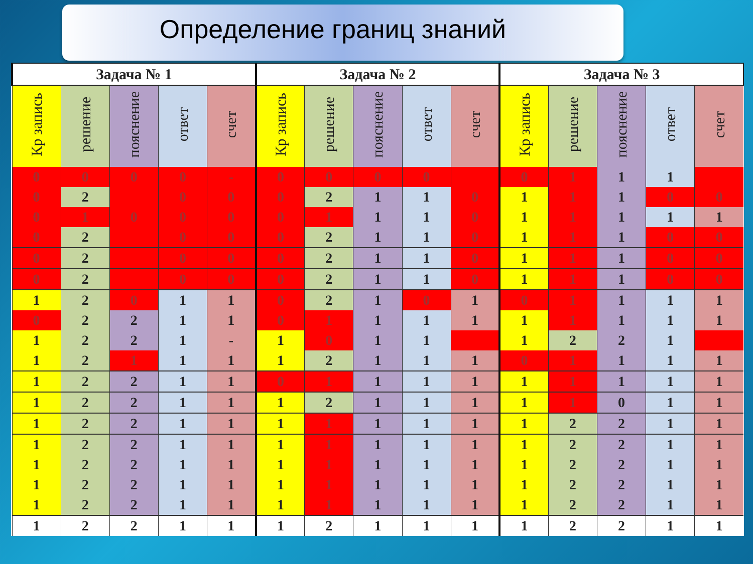Определение границ знаний
| Задача № 1 | | | | | Задача № 2 | | | | | Задача № 3 | | | | |
| --- | --- | --- | --- | --- | --- | --- | --- | --- | --- | --- | --- | --- | --- | --- |
| Кр запись | решение | пояснение | ответ | счет | Кр запись | решение | пояснение | ответ | счет | Кр запись | решение | пояснение | ответ | счет |
| 0 | 0 | 0 | 0 | - | 0 | 0 | 0 | 0 | | 0 | 1 | 1 | 1 | |
| 0 | 2 | | 0 | 0 | 0 | 2 | 1 | 1 | 0 | 1 | 1 | 1 | 0 | 0 |
| 0 | 1 | 0 | 0 | 0 | 0 | 1 | 1 | 1 | 0 | 1 | 1 | 1 | 1 | 1 |
| 0 | 2 | | 0 | 0 | 0 | 2 | 1 | 1 | 0 | 1 | 1 | 1 | 0 | 0 |
| 0 | 2 | | 0 | 0 | 0 | 2 | 1 | 1 | 0 | 1 | 1 | 1 | 0 | 0 |
| 0 | 2 | | 0 | 0 | 0 | 2 | 1 | 1 | 0 | 1 | 1 | 1 | 0 | 0 |
| 1 | 2 | 0 | 1 | 1 | 0 | 2 | 1 | 0 | 1 | 0 | 1 | 1 | 1 | 1 |
| 0 | 2 | 2 | 1 | 1 | 0 | 1 | 1 | 1 | 1 | 1 | 1 | 1 | 1 | 1 |
| 1 | 2 | 2 | 1 | - | 1 | 0 | 1 | 1 | | 1 | 2 | 2 | 1 | |
| 1 | 2 | 1 | 1 | 1 | 1 | 2 | 1 | 1 | 1 | 0 | 1 | 1 | 1 | 1 |
| 1 | 2 | 2 | 1 | 1 | 0 | 1 | 1 | 1 | 1 | 1 | 1 | 1 | 1 | 1 |
| 1 | 2 | 2 | 1 | 1 | 1 | 2 | 1 | 1 | 1 | 1 | 1 | 0 | 1 | 1 |
| 1 | 2 | 2 | 1 | 1 | 1 | 1 | 1 | 1 | 1 | 1 | 2 | 2 | 1 | 1 |
| 1 | 2 | 2 | 1 | 1 | 1 | 1 | 1 | 1 | 1 | 1 | 2 | 2 | 1 | 1 |
| 1 | 2 | 2 | 1 | 1 | 1 | 1 | 1 | 1 | 1 | 1 | 2 | 2 | 1 | 1 |
| 1 | 2 | 2 | 1 | 1 | 1 | 1 | 1 | 1 | 1 | 1 | 2 | 2 | 1 | 1 |
| 1 | 2 | 2 | 1 | 1 | 1 | 1 | 1 | 1 | 1 | 1 | 2 | 2 | 1 | 1 |
| 1 | 2 | 2 | 1 | 1 | 1 | 2 | 1 | 1 | 1 | 1 | 2 | 2 | 1 | 1 |